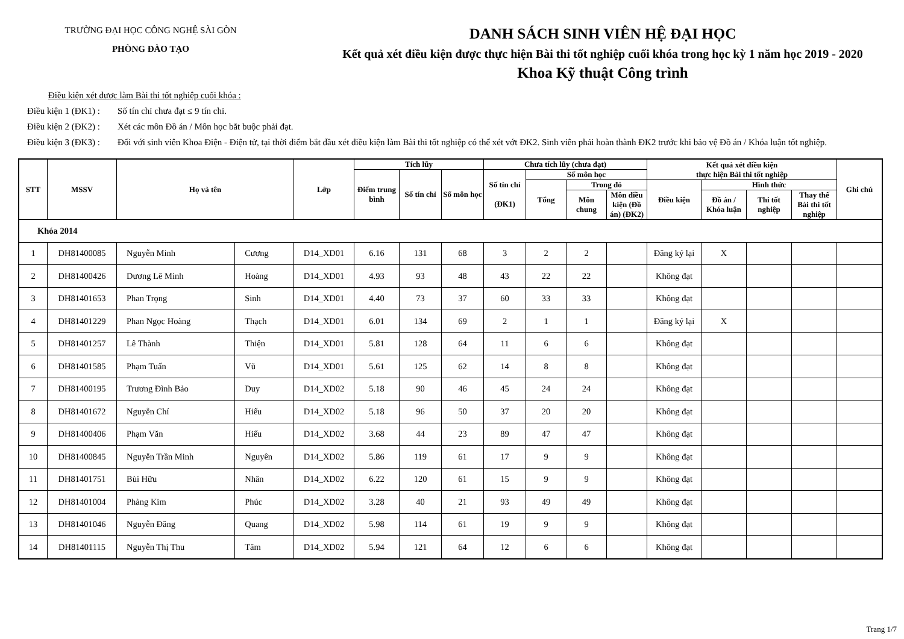TRƯỜNG ĐẠI HỌC CÔNG NGHỆ SÀI GÒN
PHÒNG ĐÀO TẠO
DANH SÁCH SINH VIÊN HỆ ĐẠI HỌC
Kết quả xét điều kiện được thực hiện Bài thi tốt nghiệp cuối khóa trong học kỳ 1 năm học 2019 - 2020
Khoa Kỹ thuật Công trình
Điều kiện xét được làm Bài thi tốt nghiệp cuối khóa :
Điều kiện 1 (ĐK1) : Số tín chỉ chưa đạt ≤ 9 tín chỉ.
Điều kiện 2 (ĐK2) : Xét các môn Đồ án / Môn học bắt buộc phải đạt.
Điều kiện 3 (ĐK3) : Đối với sinh viên Khoa Điện - Điện tử, tại thời điểm bắt đầu xét điều kiện làm Bài thi tốt nghiệp có thể xét vớt ĐK2. Sinh viên phải hoàn thành ĐK2 trước khi bảo vệ Đồ án / Khóa luận tốt nghiệp.
| STT | MSSV | Họ và tên | | Lớp | Tích lũy | | | Chưa tích lũy (chưa đạt) | | | | Kết quả xét điều kiện thực hiện Bài thi tốt nghiệp | | | | Ghi chú |
| --- | --- | --- | --- | --- | --- | --- | --- | --- | --- | --- | --- | --- | --- | --- | --- | --- |
| | | | | | Điểm trung bình | Số tín chỉ | Số môn học | Số tín chỉ (ĐK1) | Số môn học | | | | | | | |
| | | | | | | | | | Tổng | Trong đó | | Điều kiện | Hình thức | | | |
| | | | | | | | | | | Môn chung | Môn điều kiện (Đồ án) (ĐK2) | | Đồ án / Khóa luận | Thi tốt nghiệp | Thay thế Bài thi tốt nghiệp | |
| Khóa 2014 | | | | | | | | | | | | | | | | |
| 1 | DH81400085 | Nguyễn Minh | Cương | D14_XD01 | 6.16 | 131 | 68 | 3 | 2 | 2 | | Đăng ký lại | X | | | |
| 2 | DH81400426 | Dương Lê Minh | Hoàng | D14_XD01 | 4.93 | 93 | 48 | 43 | 22 | 22 | | Không đạt | | | | |
| 3 | DH81401653 | Phan Trọng | Sinh | D14_XD01 | 4.40 | 73 | 37 | 60 | 33 | 33 | | Không đạt | | | | |
| 4 | DH81401229 | Phan Ngọc Hoàng | Thạch | D14_XD01 | 6.01 | 134 | 69 | 2 | 1 | 1 | | Đăng ký lại | X | | | |
| 5 | DH81401257 | Lê Thành | Thiện | D14_XD01 | 5.81 | 128 | 64 | 11 | 6 | 6 | | Không đạt | | | | |
| 6 | DH81401585 | Phạm Tuấn | Vũ | D14_XD01 | 5.61 | 125 | 62 | 14 | 8 | 8 | | Không đạt | | | | |
| 7 | DH81400195 | Trương Đình Bảo | Duy | D14_XD02 | 5.18 | 90 | 46 | 45 | 24 | 24 | | Không đạt | | | | |
| 8 | DH81401672 | Nguyễn Chí | Hiếu | D14_XD02 | 5.18 | 96 | 50 | 37 | 20 | 20 | | Không đạt | | | | |
| 9 | DH81400406 | Phạm Văn | Hiếu | D14_XD02 | 3.68 | 44 | 23 | 89 | 47 | 47 | | Không đạt | | | | |
| 10 | DH81400845 | Nguyễn Trần Minh | Nguyên | D14_XD02 | 5.86 | 119 | 61 | 17 | 9 | 9 | | Không đạt | | | | |
| 11 | DH81401751 | Bùi Hữu | Nhân | D14_XD02 | 6.22 | 120 | 61 | 15 | 9 | 9 | | Không đạt | | | | |
| 12 | DH81401004 | Phàng Kim | Phúc | D14_XD02 | 3.28 | 40 | 21 | 93 | 49 | 49 | | Không đạt | | | | |
| 13 | DH81401046 | Nguyễn Đăng | Quang | D14_XD02 | 5.98 | 114 | 61 | 19 | 9 | 9 | | Không đạt | | | | |
| 14 | DH81401115 | Nguyễn Thị Thu | Tâm | D14_XD02 | 5.94 | 121 | 64 | 12 | 6 | 6 | | Không đạt | | | | |
Trang 1/7